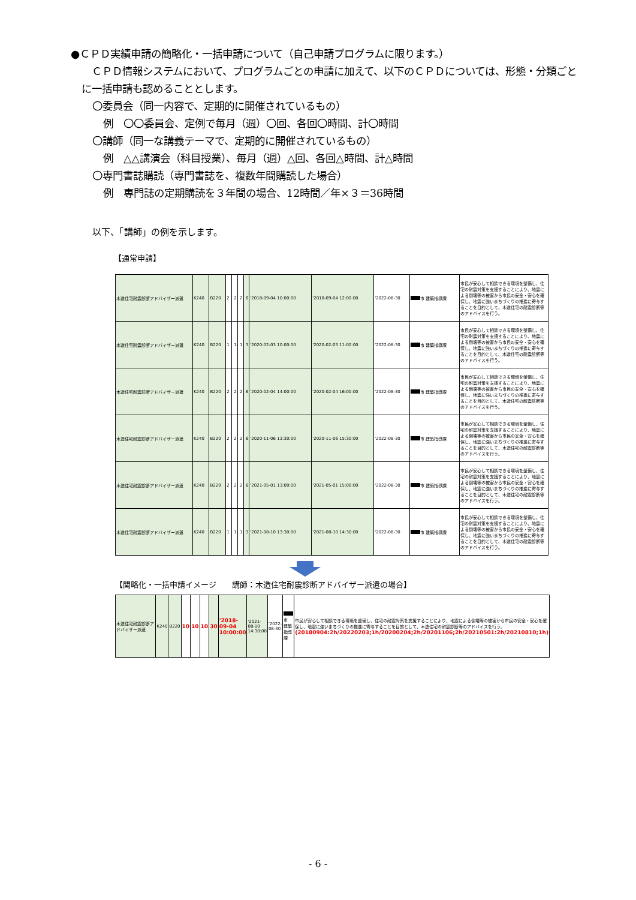●ＣＰＤ実績申請の簡略化・一括申請について（自己申請プログラムに限ります。）
　ＣＰＤ情報システムにおいて、プログラムごとの申請に加えて、以下のＣＰＤについては、形態・分類ごとに一括申請も認めることとします。
〇委員会（同一内容で、定期的に開催されているもの）
例　〇〇委員会、定例で毎月（週）〇回、各回〇時間、計〇時間
〇講師（同一な講義テーマで、定期的に開催されているもの）
例　△△講演会（科目授業）、毎月（週）△回、各回△時間、計△時間
〇専門書誌購読（専門書誌を、複数年間購読した場合）
例　専門誌の定期購読を３年間の場合、12時間／年×３＝36時間
以下、「講師」の例を示します。
【通常申請】
| 木造住宅耐震診断アドバイザー派遣 | K240 | B220 | 2 | 2 | 2 | 6 | '2018-09-04 10:00:00 | '2018-09-04 12:00:00 | '2022-08-30 | 市 建築指導課 | 市民が安心して相談できる環境を整備し、住宅の耐震対策を支援することにより、地震による倒壊等の被害から市民の安全・安心を確保し、地震に強いまちづくりの推進に寄与することを目的として、木造住宅の耐震診断等のアドバイスを行う。 |
| 木造住宅耐震診断アドバイザー派遣 | K240 | B220 | 1 | 1 | 1 | 3 | '2020-02-03 10:00:00 | '2020-02-03 11:00:00 | '2022-08-30 | 市 建築指導課 | 市民が安心して相談できる環境を整備し、住宅の耐震対策を支援することにより、地震による倒壊等の被害から市民の安全・安心を確保し、地震に強いまちづくりの推進に寄与することを目的として、木造住宅の耐震診断等のアドバイスを行う。 |
| 木造住宅耐震診断アドバイザー派遣 | K240 | B220 | 2 | 2 | 2 | 6 | '2020-02-04 14:00:00 | '2020-02-04 16:00:00 | '2022-08-30 | 市 建築指導課 | 市民が安心して相談できる環境を整備し、住宅の耐震対策を支援することにより、地震による倒壊等の被害から市民の安全・安心を確保し、地震に強いまちづくりの推進に寄与することを目的として、木造住宅の耐震診断等のアドバイスを行う。 |
| 木造住宅耐震診断アドバイザー派遣 | K240 | B220 | 2 | 2 | 2 | 6 | '2020-11-06 13:30:00 | '2020-11-06 15:30:00 | '2022-08-30 | 市 建築指導課 | 市民が安心して相談できる環境を整備し、住宅の耐震対策を支援することにより、地震による倒壊等の被害から市民の安全・安心を確保し、地震に強いまちづくりの推進に寄与することを目的として、木造住宅の耐震診断等のアドバイスを行う。 |
| 木造住宅耐震診断アドバイザー派遣 | K240 | B220 | 2 | 2 | 2 | 6 | '2021-05-01 13:00:00 | '2021-05-01 15:00:00 | '2022-08-30 | 市 建築指導課 | 市民が安心して相談できる環境を整備し、住宅の耐震対策を支援することにより、地震による倒壊等の被害から市民の安全・安心を確保し、地震に強いまちづくりの推進に寄与することを目的として、木造住宅の耐震診断等のアドバイスを行う。 |
| 木造住宅耐震診断アドバイザー派遣 | K240 | B220 | 1 | 1 | 1 | 3 | '2021-08-10 13:30:00 | '2021-08-10 14:30:00 | '2022-08-30 | 市 建築指導課 | 市民が安心して相談できる環境を整備し、住宅の耐震対策を支援することにより、地震による倒壊等の被害から市民の安全・安心を確保し、地震に強いまちづくりの推進に寄与することを目的として、木造住宅の耐震診断等のアドバイスを行う。 |
【関略化・一括申請イメージ　　講師：木造住宅耐震診断アドバイザー派遣の場合】
| 木造住宅耐震診断アドバイザー派遣 | K240 | B220 | 10 | 10 | 10 | 30 | '2018-09-04 10:00:00 | '2021-08-10 14:30:00 | '2022-08-30 | 市 建築指導課 | 市民が安心して相談できる環境を整備し、住宅の耐震対策を支援することにより、地震による倒壊等の被害から市民の安全・安心を確保し、地震に強いまちづくりの推進に寄与することを目的として、木造住宅の耐震診断等のアドバイスを行う。 (20180904:2h/20220203;1h/20200204;2h/20201106;2h/20210501:2h/20210810;1h) |
- 6 -